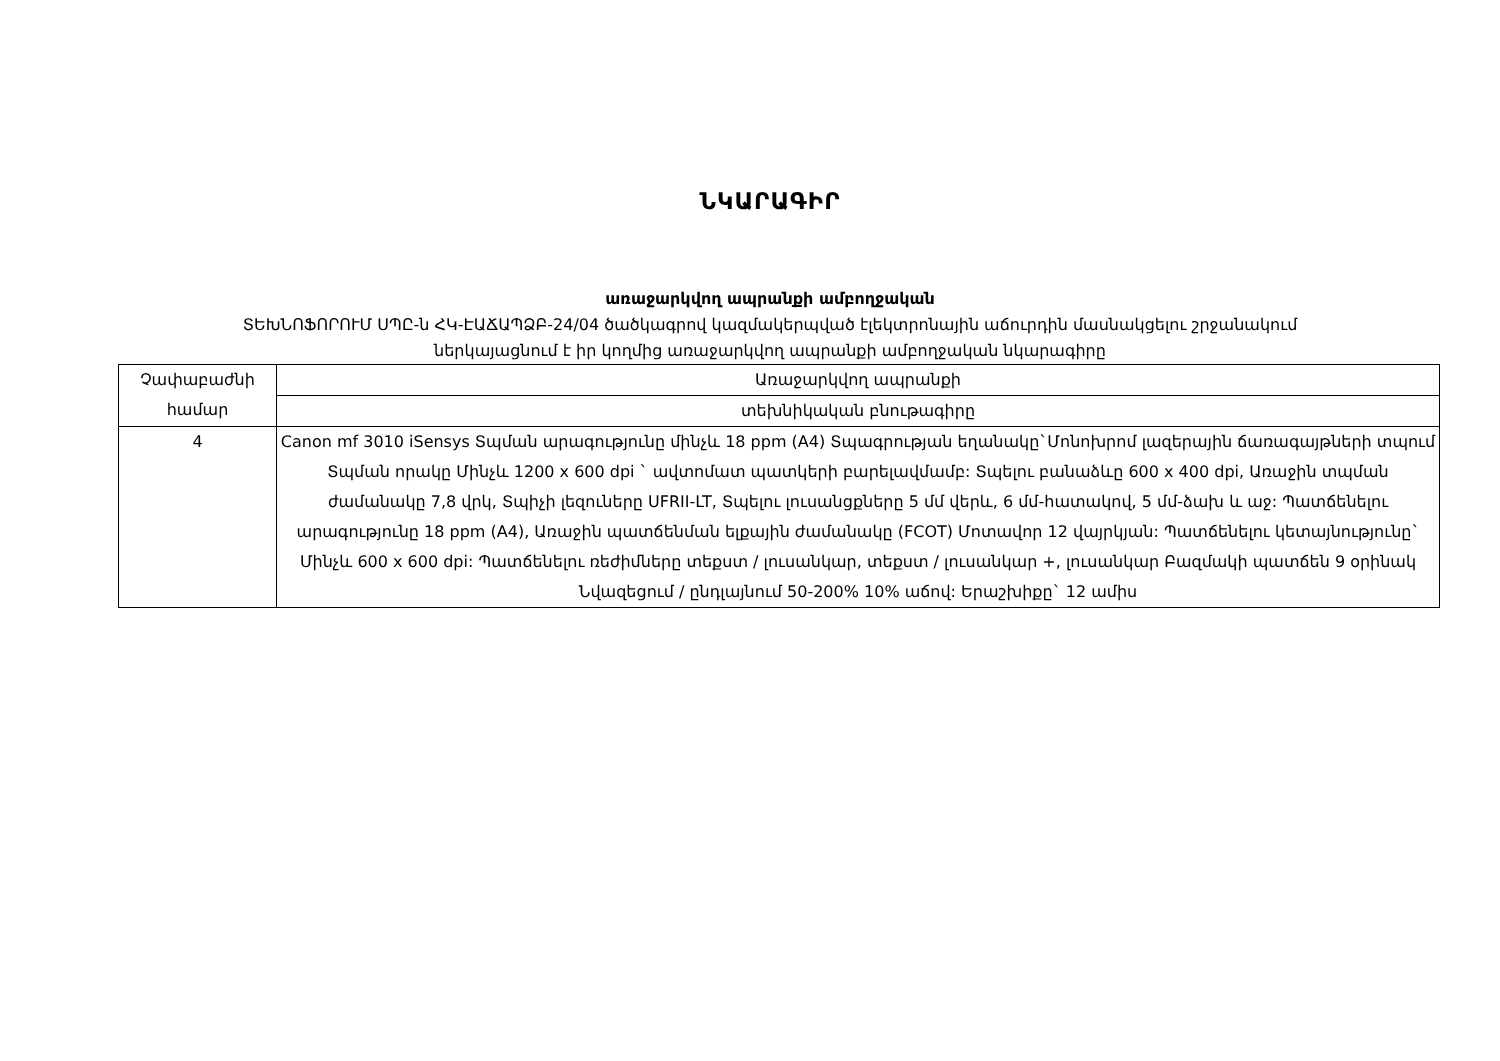ՆԿԱՐԱԳԻՐ
առաջարկվող ապրանքի ամբողջական
ՏԵԽՆՈՖՈՐՈՒՄ ՍՊԸ-ն ՀԿ-ԷԱՃԱՊՁԲ-24/04 ծածկագրով կազմակերպված էլեկտրոնային աճուրդին մասնակցելու շրջանակում
ներկայացնում է իր կողմից առաջարկվող ապրանքի ամբողջական նկարագիրը
| Չափաբաժնի համար | Առաջարկվող ապրանքի |
| | տեխնիկական բնութագիրը |
| 4 | Canon mf 3010 iSensys Տպման արագությունը մինչև 18 ppm (A4) Տպագրության եղանակը`Մոնոխրոմ լազերային ճառագայթների տպում Տպման որակը Մինչև 1200 x 600 dpi ` ավտոմատ պատկերի բարելավմամբ: Տպելու բանաձևը 600 x 400 dpi, Առաջին տպման ժամանակը 7,8 վրկ, Տպիչի լեզուները UFRII-LT, Տպելու լուսանցքները 5 մմ վերև, 6 մմ-հատակով, 5 մմ-ձախ և աջ: Պատճենելու արագությունը 18 ppm (A4), Առաջին պատճենման ելքային ժամանակը (FCOT) Մոտավոր 12 վայրկյան: Պատճենելու կետայնությունը` Մինչև 600 x 600 dpi: Պատճենելու ռեժիմները տեքստ / լուսանկար, տեքստ / լուսանկար +, լուսանկար Բազմակի պատճեն 9 օրինակ Նվազեցում / ընդլայնում 50-200% 10% աճով: Երաշխիքը` 12 ամիս |